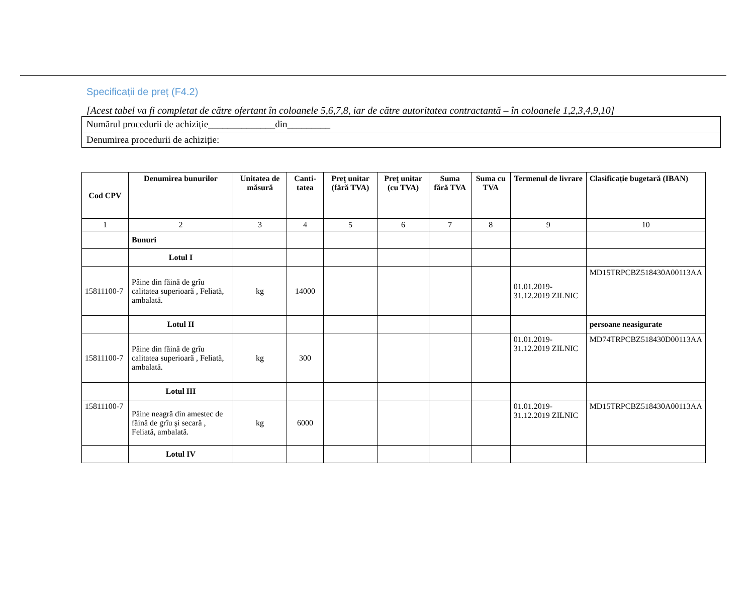Specificații de preț (F4.2)
[Acest tabel va fi completat de către ofertant în coloanele 5,6,7,8, iar de către autoritatea contractantă – în coloanele 1,2,3,4,9,10]
| Numărul procedurii de achiziție______________din_________ |
| Denumirea procedurii de achiziție: |
| Cod CPV | Denumirea bunurilor | Unitatea de măsură | Canti-tatea | Preţ unitar (fără TVA) | Preţ unitar (cu TVA) | Suma fără TVA | Suma cu TVA | Termenul de livrare | Clasificație bugetară (IBAN) |
| --- | --- | --- | --- | --- | --- | --- | --- | --- | --- |
| 1 | 2 | 3 | 4 | 5 | 6 | 7 | 8 | 9 | 10 |
| | Bunuri | | | | | | | | |
| | Lotul I | | | | | | | | |
| 15811100-7 | Pâine din făină de grîu calitatea superioară , Feliată, ambalată. | kg | 14000 | | | | | 01.01.2019-31.12.2019 ZILNIC | MD15TRPCBZ518430A00113AA |
| | Lotul II | | | | | | | | persoane neasigurate |
| 15811100-7 | Pâine din făină de grîu calitatea superioară , Feliată, ambalată. | kg | 300 | | | | | 01.01.2019-31.12.2019 ZILNIC | MD74TRPCBZ518430D00113AA |
| | Lotul III | | | | | | | | |
| 15811100-7 | Pâine neagră din amestec de făină de grîu şi secară , Feliată, ambalată. | kg | 6000 | | | | | 01.01.2019-31.12.2019 ZILNIC | MD15TRPCBZ518430A00113AA |
| | Lotul IV | | | | | | | | |